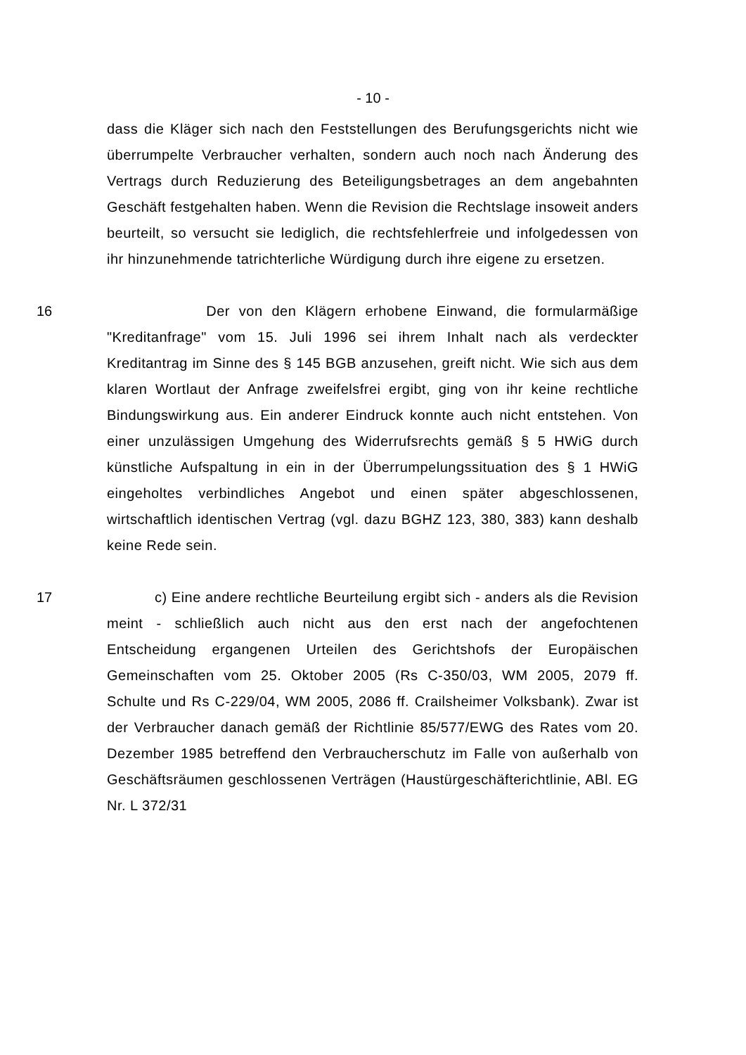- 10 -
dass die Kläger sich nach den Feststellungen des Berufungsgerichts nicht wie überrumpelte Verbraucher verhalten, sondern auch noch nach Änderung des Vertrags durch Reduzierung des Beteiligungsbetrages an dem angebahnten Geschäft festgehalten haben. Wenn die Revision die Rechtslage insoweit anders beurteilt, so versucht sie lediglich, die rechtsfehlerfreie und infolgedessen von ihr hinzunehmende tatrichterliche Würdigung durch ihre eigene zu ersetzen.
16 Der von den Klägern erhobene Einwand, die formularmäßige "Kreditanfrage" vom 15. Juli 1996 sei ihrem Inhalt nach als verdeckter Kreditantrag im Sinne des § 145 BGB anzusehen, greift nicht. Wie sich aus dem klaren Wortlaut der Anfrage zweifelsfrei ergibt, ging von ihr keine rechtliche Bindungswirkung aus. Ein anderer Eindruck konnte auch nicht entstehen. Von einer unzulässigen Umgehung des Widerrufsrechts gemäß § 5 HWiG durch künstliche Aufspaltung in ein in der Überrumpelungssituation des § 1 HWiG eingeholtes verbindliches Angebot und einen später abgeschlossenen, wirtschaftlich identischen Vertrag (vgl. dazu BGHZ 123, 380, 383) kann deshalb keine Rede sein.
17 c) Eine andere rechtliche Beurteilung ergibt sich - anders als die Revision meint - schließlich auch nicht aus den erst nach der angefochtenen Entscheidung ergangenen Urteilen des Gerichtshofs der Europäischen Gemeinschaften vom 25. Oktober 2005 (Rs C-350/03, WM 2005, 2079 ff. Schulte und Rs C-229/04, WM 2005, 2086 ff. Crailsheimer Volksbank). Zwar ist der Verbraucher danach gemäß der Richtlinie 85/577/EWG des Rates vom 20. Dezember 1985 betreffend den Verbraucherschutz im Falle von außerhalb von Geschäftsräumen geschlossenen Verträgen (Haustürgeschäfterichtlinie, ABl. EG Nr. L 372/31